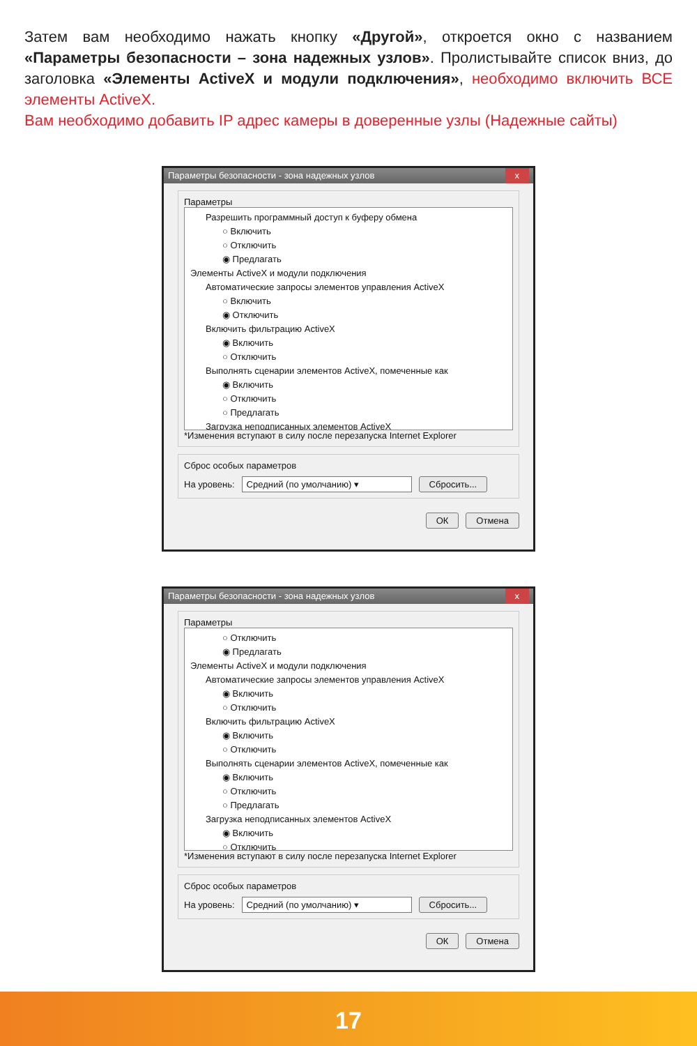Затем вам необходимо нажать кнопку «Другой», откроется окно с названием «Параметры безопасности – зона надежных узлов». Пролистывайте список вниз, до заголовка «Элементы ActiveX и модули подключения», необходимо включить ВСЕ элементы ActiveX.
Вам необходимо добавить IP адрес камеры в доверенные узлы (Надежные сайты)
Параметры безопасности - зона надежных узлов x
Параметры
Разрешить программный доступ к буферу обмена
○ Включить
○ Отключить
◉ Предлагать
Элементы ActiveX и модули подключения
Автоматические запросы элементов управления ActiveX
○ Включить
◉ Отключить
Включить фильтрацию ActiveX
◉ Включить
○ Отключить
Выполнять сценарии элементов ActiveX, помеченные как
◉ Включить
○ Отключить
○ Предлагать
Загрузка неподписанных элементов ActiveX
*Изменения вступают в силу после перезапуска Internet Explorer
Сброс особых параметров
На уровень: Средний (по умолчанию) ▾ Сбросить...
ОК Отмена
Параметры безопасности - зона надежных узлов x
Параметры
○ Отключить
◉ Предлагать
Элементы ActiveX и модули подключения
Автоматические запросы элементов управления ActiveX
◉ Включить
○ Отключить
Включить фильтрацию ActiveX
◉ Включить
○ Отключить
Выполнять сценарии элементов ActiveX, помеченные как
◉ Включить
○ Отключить
○ Предлагать
Загрузка неподписанных элементов ActiveX
◉ Включить
○ Отключить
*Изменения вступают в силу после перезапуска Internet Explorer
Сброс особых параметров
На уровень: Средний (по умолчанию) ▾ Сбросить...
ОК Отмена
17